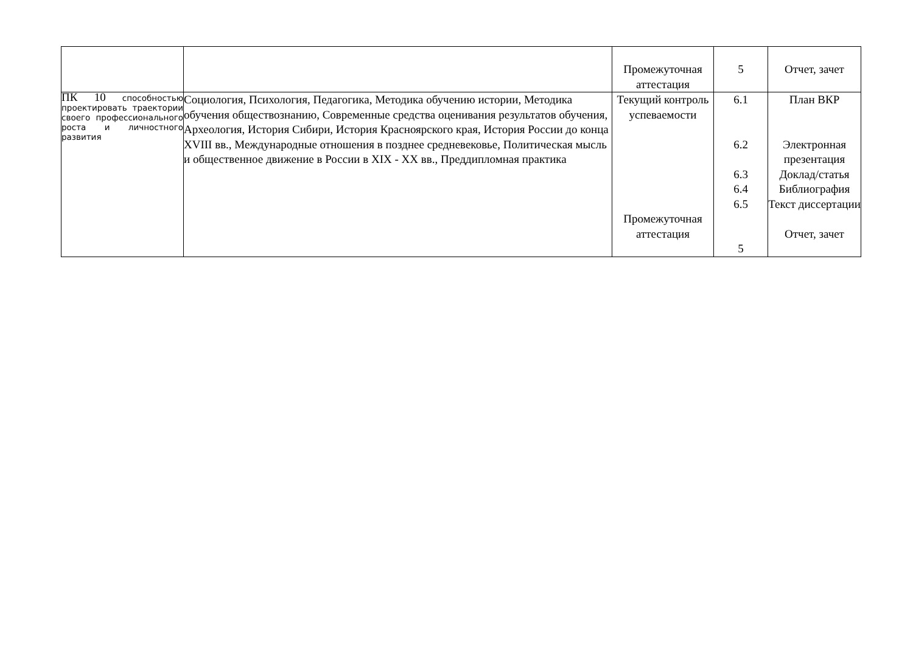| | | Промежуточная аттестация | 5 | Отчет, зачет |
| ПК 10 способностью проектировать траектории своего профессионального роста и личностного развития | Социология, Психология, Педагогика, Методика обучению истории, Методика обучения обществознанию, Современные средства оценивания результатов обучения, Археология, История Сибири, История Красноярского края, История России до конца XVIII вв., Международные отношения в позднее средневековье, Политическая мысль и общественное движение в России в XIX - XX вв., Преддипломная практика | Текущий контроль успеваемости Промежуточная аттестация | 6.1 6.2 6.3 6.4 6.5 5 | План ВКР Электронная презентация Доклад/статья Библиография Текст диссертации Отчет, зачет |